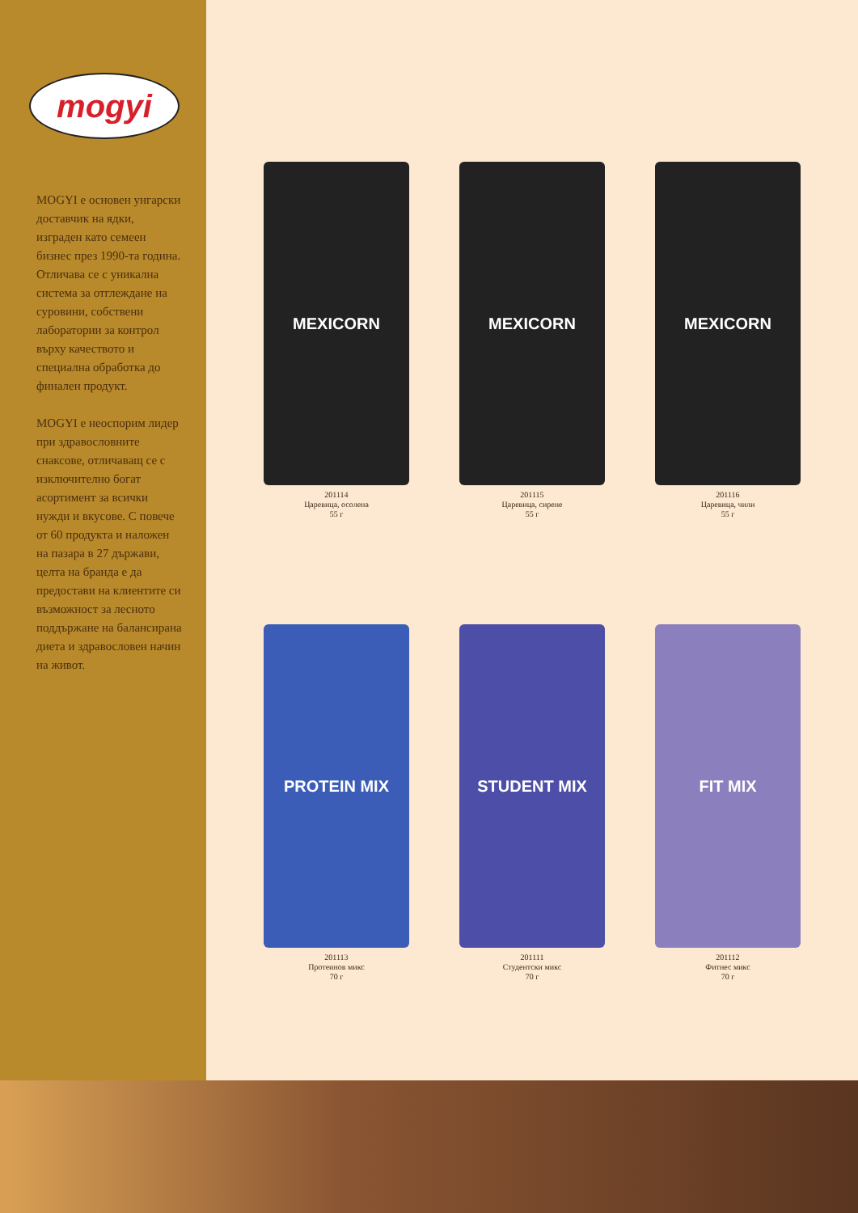mogyi
MOGYI е основен унгарски доставчик на ядки, изграден като семеен бизнес през 1990-та година. Отличава се с уникална система за отглеждане на суровини, собствени лаборатории за контрол върху качеството и специална обработка до финален продукт.
MOGYI е неоспорим лидер при здравословните снаксове, отличаващ се с изключително богат асортимент за всички нужди и вкусове. С повече от 60 продукта и наложен на пазара в 27 държави, целта на бранда е да предостави на клиентите си възможност за лесното поддържане на балансирана диета и здравословен начин на живот.
MEXICORN
201114
Царевица, осолена
55 г
MEXICORN
201115
Царевица, сирене
55 г
MEXICORN
201116
Царевица, чили
55 г
PROTEIN MIX
201113
Протеинов микс
70 г
STUDENT MIX
201111
Студентски микс
70 г
FIT MIX
201112
Фитнес микс
70 г